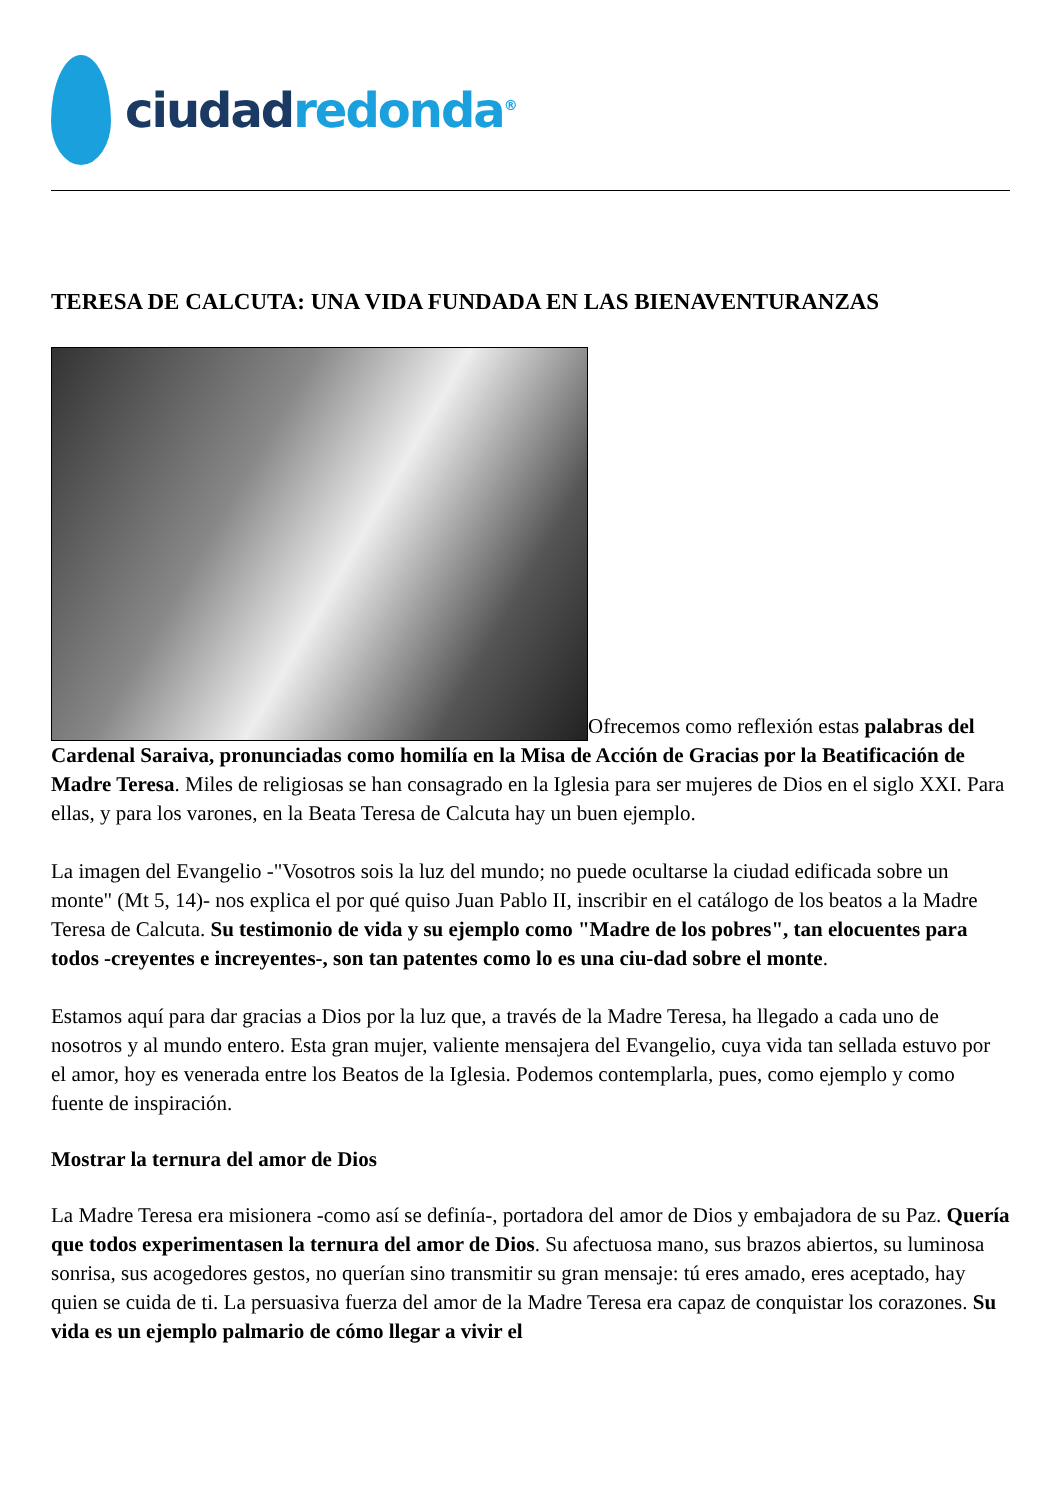ciudad redonda<sup>®</sup>
TERESA DE CALCUTA: UNA VIDA FUNDADA EN LAS BIENAVENTURANZAS
Ofrecemos como reflexión estas palabras del Cardenal Saraiva, pronunciadas como homilía en la Misa de Acción de Gracias por la Beatificación de Madre Teresa. Miles de religiosas se han consagrado en la Iglesia para ser mujeres de Dios en el siglo XXI. Para ellas, y para los varones, en la Beata Teresa de Calcuta hay un buen ejemplo.
La imagen del Evangelio -"Vosotros sois la luz del mundo; no puede ocultarse la ciudad edificada sobre un monte" (Mt 5, 14)- nos explica el por qué quiso Juan Pablo II, inscribir en el catálogo de los beatos a la Madre Teresa de Calcuta. Su testimonio de vida y su ejemplo como "Madre de los pobres", tan elocuentes para todos -creyentes e increyentes-, son tan patentes como lo es una ciu-dad sobre el monte.
Estamos aquí para dar gracias a Dios por la luz que, a través de la Madre Teresa, ha llegado a cada uno de nosotros y al mundo entero. Esta gran mujer, valiente mensajera del Evangelio, cuya vida tan sellada estuvo por el amor, hoy es venerada entre los Beatos de la Iglesia. Podemos contemplarla, pues, como ejemplo y como fuente de inspiración.
Mostrar la ternura del amor de Dios
La Madre Teresa era misionera -como así se definía-, portadora del amor de Dios y embajadora de su Paz. Quería que todos experimentasen la ternura del amor de Dios. Su afectuosa mano, sus brazos abiertos, su luminosa sonrisa, sus acogedores gestos, no querían sino transmitir su gran mensaje: tú eres amado, eres aceptado, hay quien se cuida de ti. La persuasiva fuerza del amor de la Madre Teresa era capaz de conquistar los corazones. Su vida es un ejemplo palmario de cómo llegar a vivir el